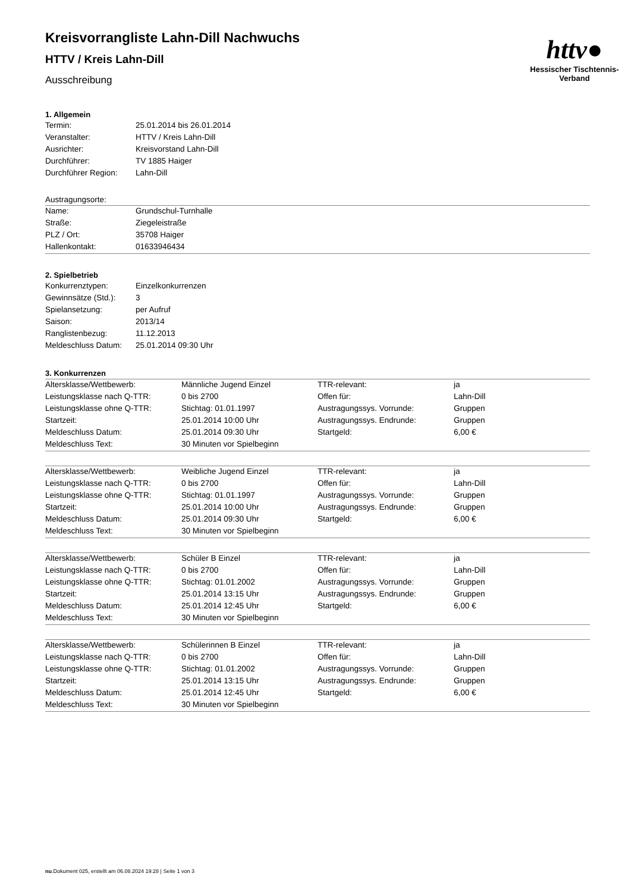httv●
Hessischer Tischtennis-Verband
Kreisvorrangliste Lahn-Dill Nachwuchs
HTTV / Kreis Lahn-Dill
Ausschreibung
1. Allgemein
| Termin: | 25.01.2014 bis 26.01.2014 |
| Veranstalter: | HTTV / Kreis Lahn-Dill |
| Ausrichter: | Kreisvorstand Lahn-Dill |
| Durchführer: | TV 1885 Haiger |
| Durchführer Region: | Lahn-Dill |
Austragungsorte:
| Name: | Grundschul-Turnhalle |
| Straße: | Ziegeleistraße |
| PLZ / Ort: | 35708 Haiger |
| Hallenkontakt: | 01633946434 |
2. Spielbetrieb
| Konkurrenztypen: | Einzelkonkurrenzen |
| Gewinnsätze (Std.): | 3 |
| Spielansetzung: | per Aufruf |
| Saison: | 2013/14 |
| Ranglistenbezug: | 11.12.2013 |
| Meldeschluss Datum: | 25.01.2014 09:30 Uhr |
3. Konkurrenzen
| Altersklasse/Wettbewerb: | Männliche Jugend Einzel | TTR-relevant: | ja |
| Leistungsklasse nach Q-TTR: | 0 bis 2700 | Offen für: | Lahn-Dill |
| Leistungsklasse ohne Q-TTR: | Stichtag: 01.01.1997 | Austragungssys. Vorrunde: | Gruppen |
| Startzeit: | 25.01.2014 10:00 Uhr | Austragungssys. Endrunde: | Gruppen |
| Meldeschluss Datum: | 25.01.2014 09:30 Uhr | Startgeld: | 6,00 € |
| Meldeschluss Text: | 30 Minuten vor Spielbeginn | | |
| Altersklasse/Wettbewerb: | Weibliche Jugend Einzel | TTR-relevant: | ja |
| Leistungsklasse nach Q-TTR: | 0 bis 2700 | Offen für: | Lahn-Dill |
| Leistungsklasse ohne Q-TTR: | Stichtag: 01.01.1997 | Austragungssys. Vorrunde: | Gruppen |
| Startzeit: | 25.01.2014 10:00 Uhr | Austragungssys. Endrunde: | Gruppen |
| Meldeschluss Datum: | 25.01.2014 09:30 Uhr | Startgeld: | 6,00 € |
| Meldeschluss Text: | 30 Minuten vor Spielbeginn | | |
| Altersklasse/Wettbewerb: | Schüler B Einzel | TTR-relevant: | ja |
| Leistungsklasse nach Q-TTR: | 0 bis 2700 | Offen für: | Lahn-Dill |
| Leistungsklasse ohne Q-TTR: | Stichtag: 01.01.2002 | Austragungssys. Vorrunde: | Gruppen |
| Startzeit: | 25.01.2014 13:15 Uhr | Austragungssys. Endrunde: | Gruppen |
| Meldeschluss Datum: | 25.01.2014 12:45 Uhr | Startgeld: | 6,00 € |
| Meldeschluss Text: | 30 Minuten vor Spielbeginn | | |
| Altersklasse/Wettbewerb: | Schülerinnen B Einzel | TTR-relevant: | ja |
| Leistungsklasse nach Q-TTR: | 0 bis 2700 | Offen für: | Lahn-Dill |
| Leistungsklasse ohne Q-TTR: | Stichtag: 01.01.2002 | Austragungssys. Vorrunde: | Gruppen |
| Startzeit: | 25.01.2014 13:15 Uhr | Austragungssys. Endrunde: | Gruppen |
| Meldeschluss Datum: | 25.01.2014 12:45 Uhr | Startgeld: | 6,00 € |
| Meldeschluss Text: | 30 Minuten vor Spielbeginn | | |
nu.Dokument 025, erstellt am 06.08.2024 19:28 | Seite 1 von 3